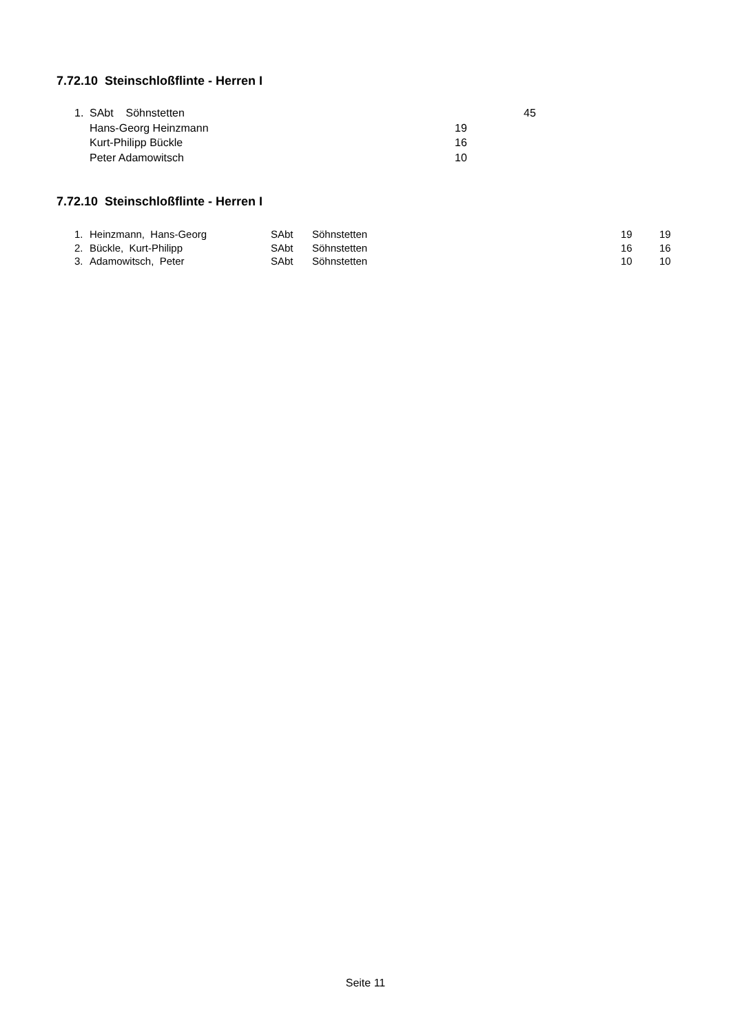7.72.10 Steinschloßflinte - Herren I
| 1. | SAbt Söhnstetten | | 45 |
| | Hans-Georg Heinzmann | 19 | |
| | Kurt-Philipp Bückle | 16 | |
| | Peter Adamowitsch | 10 | |
7.72.10 Steinschloßflinte - Herren I
| 1. | Heinzmann, Hans-Georg | SAbt | Söhnstetten | 19 | 19 |
| 2. | Bückle, Kurt-Philipp | SAbt | Söhnstetten | 16 | 16 |
| 3. | Adamowitsch, Peter | SAbt | Söhnstetten | 10 | 10 |
Seite 11